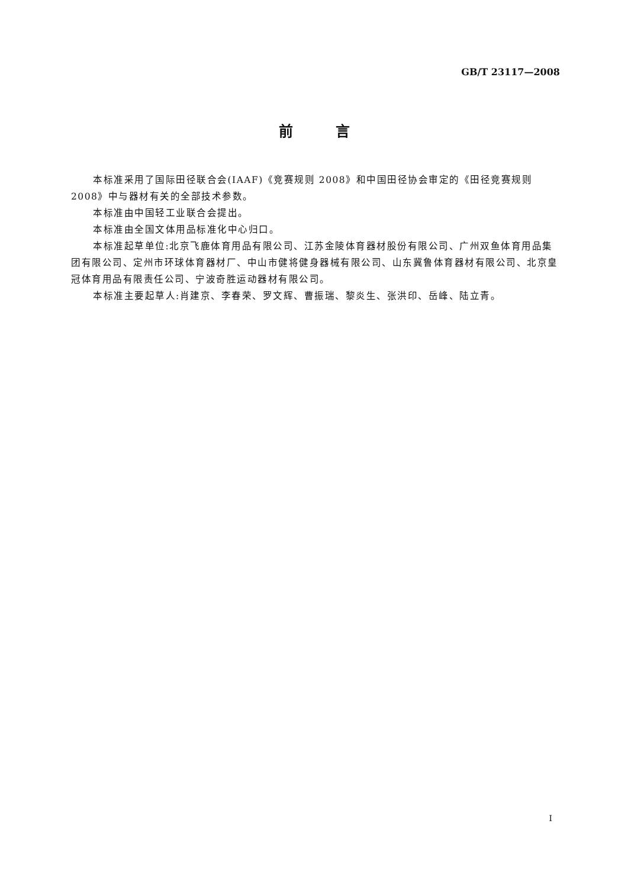GB/T 23117—2008
前   言
本标准采用了国际田径联合会(IAAF)《竞赛规则 2008》和中国田径协会审定的《田径竞赛规则2008》中与器材有关的全部技术参数。
本标准由中国轻工业联合会提出。
本标准由全国文体用品标准化中心归口。
本标准起草单位:北京飞鹿体育用品有限公司、江苏金陵体育器材股份有限公司、广州双鱼体育用品集团有限公司、定州市环球体育器材厂、中山市健将健身器械有限公司、山东冀鲁体育器材有限公司、北京皇冠体育用品有限责任公司、宁波奇胜运动器材有限公司。
本标准主要起草人:肖建京、李春荣、罗文辉、曹振瑞、黎炎生、张洪印、岳峰、陆立青。
I